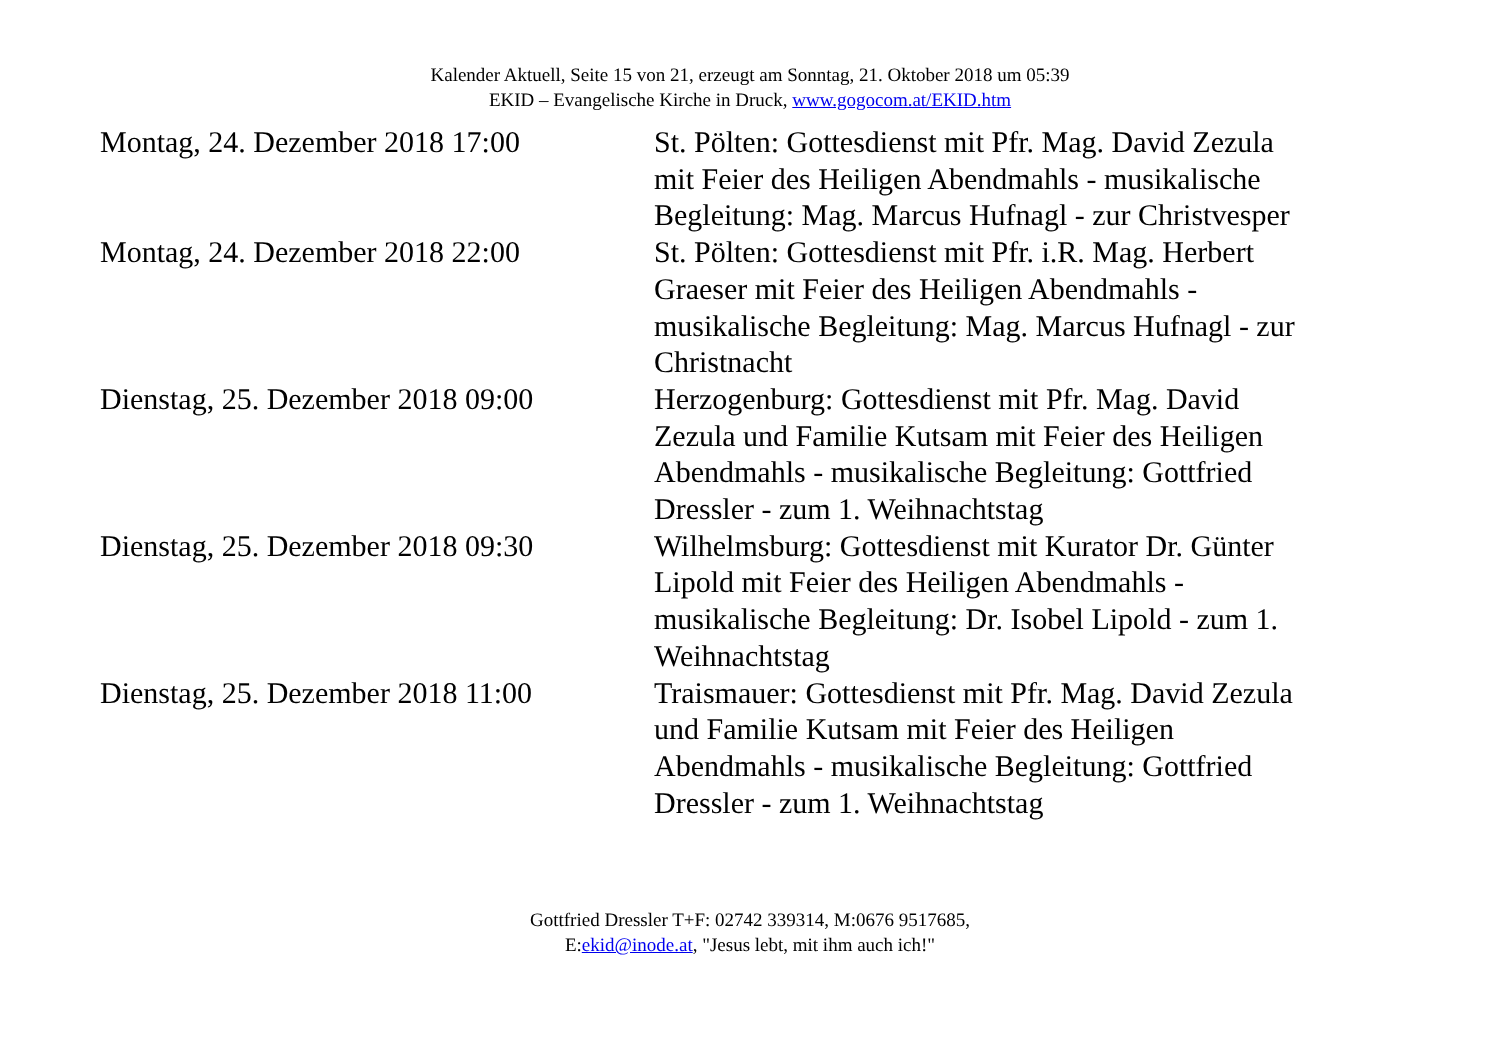Kalender Aktuell, Seite 15 von 21, erzeugt am Sonntag, 21. Oktober 2018 um 05:39
EKID – Evangelische Kirche in Druck, www.gogocom.at/EKID.htm
| Montag, 24. Dezember 2018 17:00 | St. Pölten: Gottesdienst mit Pfr. Mag. David Zezula mit Feier des Heiligen Abendmahls - musikalische Begleitung: Mag. Marcus Hufnagl - zur Christvesper |
| Montag, 24. Dezember 2018 22:00 | St. Pölten: Gottesdienst mit Pfr. i.R. Mag. Herbert Graeser mit Feier des Heiligen Abendmahls - musikalische Begleitung: Mag. Marcus Hufnagl - zur Christnacht |
| Dienstag, 25. Dezember 2018 09:00 | Herzogenburg: Gottesdienst mit Pfr. Mag. David Zezula und Familie Kutsam mit Feier des Heiligen Abendmahls - musikalische Begleitung: Gottfried Dressler - zum 1. Weihnachtstag |
| Dienstag, 25. Dezember 2018 09:30 | Wilhelmsburg: Gottesdienst mit Kurator Dr. Günter Lipold mit Feier des Heiligen Abendmahls - musikalische Begleitung: Dr. Isobel Lipold - zum 1. Weihnachtstag |
| Dienstag, 25. Dezember 2018 11:00 | Traismauer: Gottesdienst mit Pfr. Mag. David Zezula und Familie Kutsam mit Feier des Heiligen Abendmahls - musikalische Begleitung: Gottfried Dressler - zum 1. Weihnachtstag |
Gottfried Dressler T+F: 02742 339314, M:0676 9517685,
E:ekid@inode.at, "Jesus lebt, mit ihm auch ich!"